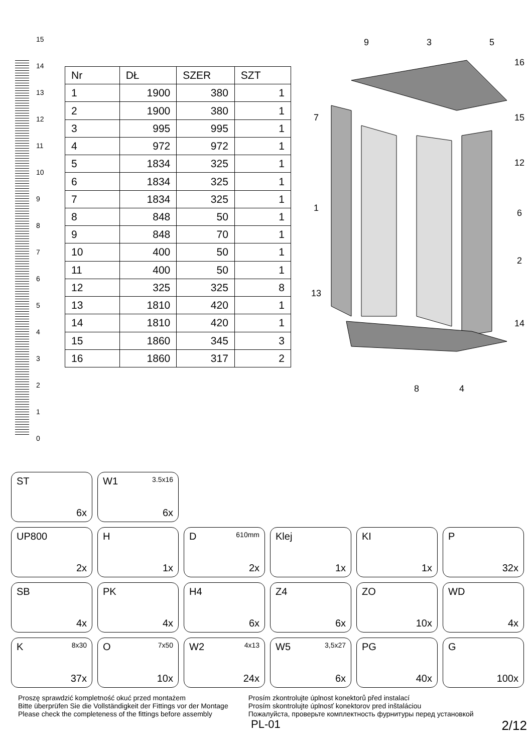15
14
13
12
11
10
9
8
7
6
5
4
3
2
1
0
| Nr | DŁ | SZER | SZT |
| --- | --- | --- | --- |
| 1 | 1900 | 380 | 1 |
| 2 | 1900 | 380 | 1 |
| 3 | 995 | 995 | 1 |
| 4 | 972 | 972 | 1 |
| 5 | 1834 | 325 | 1 |
| 6 | 1834 | 325 | 1 |
| 7 | 1834 | 325 | 1 |
| 8 | 848 | 50 | 1 |
| 9 | 848 | 70 | 1 |
| 10 | 400 | 50 | 1 |
| 11 | 400 | 50 | 1 |
| 12 | 325 | 325 | 8 |
| 13 | 1810 | 420 | 1 |
| 14 | 1810 | 420 | 1 |
| 15 | 1860 | 345 | 3 |
| 16 | 1860 | 317 | 2 |
9
3
5
16
7
15
12
1
6
2
13
14
8
4
ST
6x
W1 3.5x16
6x
UP800
2x
H
1x
D 610mm
2x
Klej
1x
KI
1x
P
32x
SB
4x
PK
4x
H4
6x
Z4
6x
ZO
10x
WD
4x
K 8x30
37x
O 7x50
10x
W2 4x13
24x
W5 3,5x27
6x
PG
40x
G
100x
Proszę sprawdzić kompletność okuć przed montażem
Bitte überprüfen Sie die Vollständigkeit der Fittings vor der Montage
Please check the completeness of the fittings before assembly
Prosím zkontrolujte úplnost konektorů před instalací
Prosím skontrolujte úplnosť konektorov pred inštaláciou
Пожалуйста, проверьте комплектность фурнитуры перед установкой
PL-01 2/12